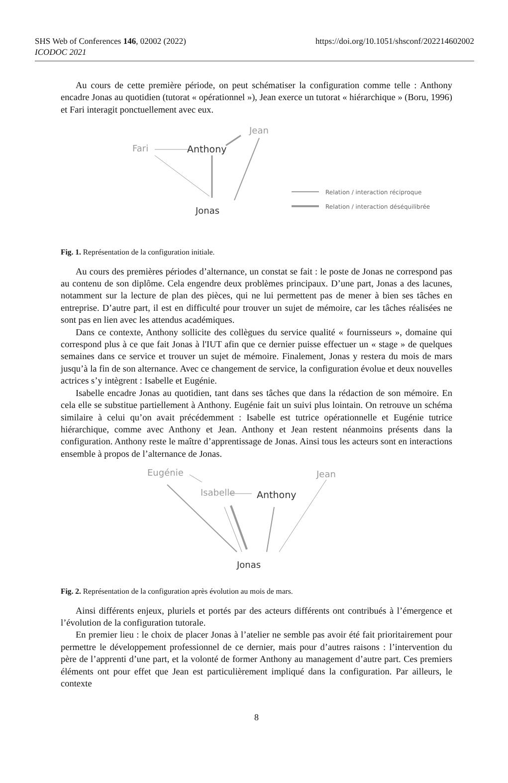https://doi.org/10.1051/shsconf/202214602002 SHS Web of Conferences 146, 02002 (2022)
ICODOC 2021
Au cours de cette première période, on peut schématiser la configuration comme telle : Anthony encadre Jonas au quotidien (tutorat « opérationnel »), Jean exerce un tutorat « hiérarchique » (Boru, 1996) et Fari interagit ponctuellement avec eux.
Fari
Anthony
Jean
Jonas
Relation / interaction réciproque
Relation / interaction déséquilibrée
Fig. 1. Représentation de la configuration initiale.
Au cours des premières périodes d’alternance, un constat se fait : le poste de Jonas ne correspond pas au contenu de son diplôme. Cela engendre deux problèmes principaux. D’une part, Jonas a des lacunes, notamment sur la lecture de plan des pièces, qui ne lui permettent pas de mener à bien ses tâches en entreprise. D’autre part, il est en difficulté pour trouver un sujet de mémoire, car les tâches réalisées ne sont pas en lien avec les attendus académiques.
Dans ce contexte, Anthony sollicite des collègues du service qualité « fournisseurs », domaine qui correspond plus à ce que fait Jonas à l'IUT afin que ce dernier puisse effectuer un « stage » de quelques semaines dans ce service et trouver un sujet de mémoire. Finalement, Jonas y restera du mois de mars jusqu’à la fin de son alternance. Avec ce changement de service, la configuration évolue et deux nouvelles actrices s’y intègrent : Isabelle et Eugénie.
Isabelle encadre Jonas au quotidien, tant dans ses tâches que dans la rédaction de son mémoire. En cela elle se substitue partiellement à Anthony. Eugénie fait un suivi plus lointain. On retrouve un schéma similaire à celui qu’on avait précédemment : Isabelle est tutrice opérationnelle et Eugénie tutrice hiérarchique, comme avec Anthony et Jean. Anthony et Jean restent néanmoins présents dans la configuration. Anthony reste le maître d’apprentissage de Jonas. Ainsi tous les acteurs sont en interactions ensemble à propos de l’alternance de Jonas.
Eugénie
Isabelle
Anthony
Jean
Jonas
Fig. 2. Représentation de la configuration après évolution au mois de mars.
Ainsi différents enjeux, pluriels et portés par des acteurs différents ont contribués à l’émergence et l’évolution de la configuration tutorale.
En premier lieu : le choix de placer Jonas à l’atelier ne semble pas avoir été fait prioritairement pour permettre le développement professionnel de ce dernier, mais pour d’autres raisons : l’intervention du père de l’apprenti d’une part, et la volonté de former Anthony au management d’autre part. Ces premiers éléments ont pour effet que Jean est particulièrement impliqué dans la configuration. Par ailleurs, le contexte
8